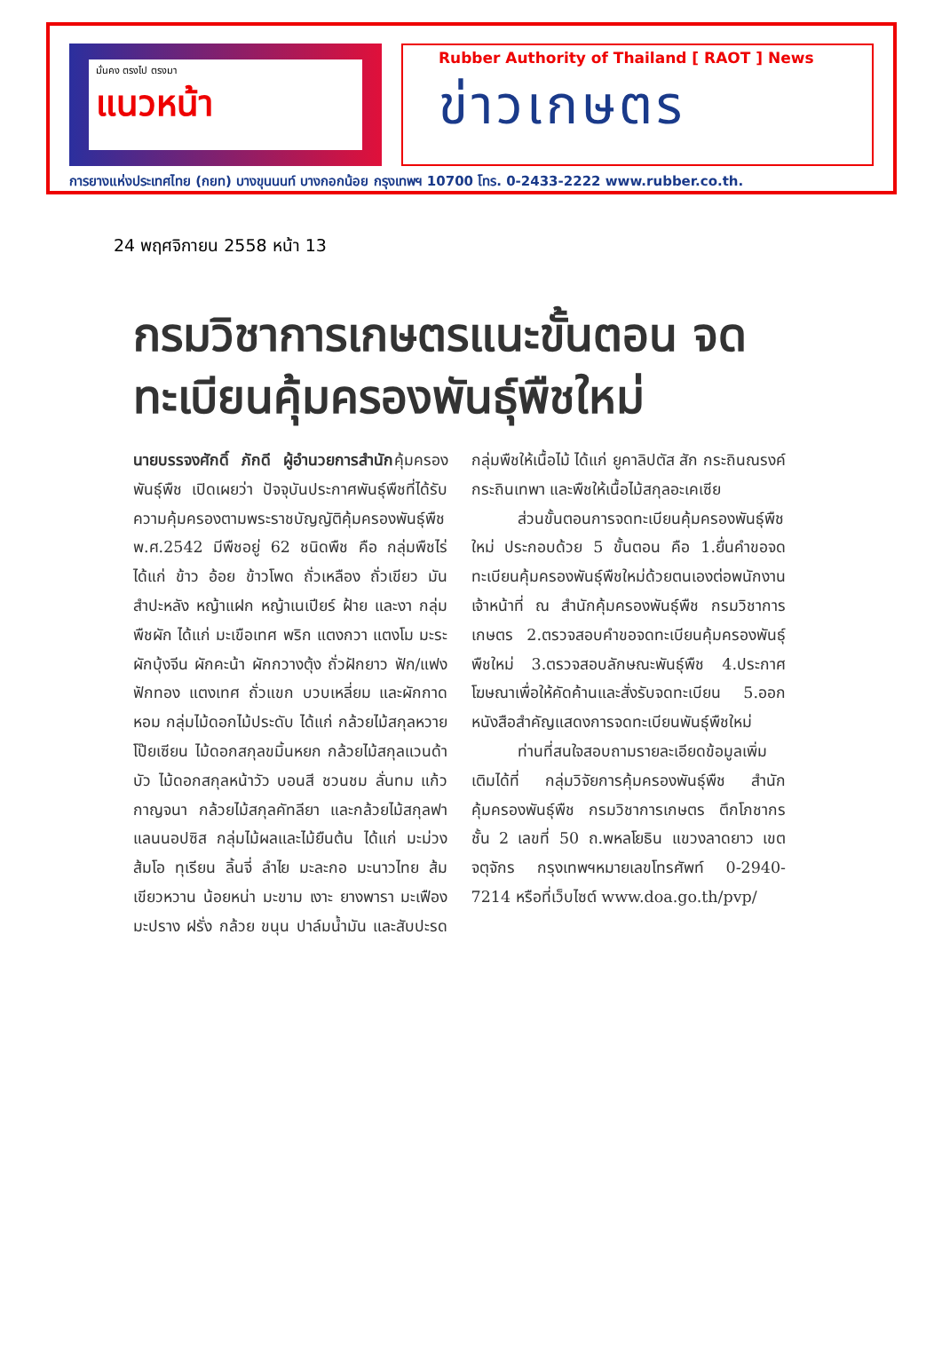มั่นคง ตรงไป ตรงมา
แนวหน้า
Rubber Authority of Thailand [ RAOT ] News
ข่าวเกษตร
การยางแห่งประเทศไทย (กยท) บางขุนนนท์ บางกอกน้อย กรุงเทพฯ 10700 โทร. 0-2433-2222 www.rubber.co.th.
24 พฤศจิกายน 2558 หน้า 13
กรมวิชาการเกษตรแนะขั้นตอน จดทะเบียนคุ้มครองพันธุ์พืชใหม่
นายบรรจงศักดิ์ ภักดี ผู้อำนวยการสำนักคุ้มครองพันธุ์พืช เปิดเผยว่า ปัจจุบันประกาศพันธุ์พืชที่ได้รับความคุ้มครองตามพระราชบัญญัติคุ้มครองพันธุ์พืช พ.ศ.2542 มีพืชอยู่ 62 ชนิดพืช คือ กลุ่มพืชไร่ ได้แก่ ข้าว อ้อย ข้าวโพด ถั่วเหลือง ถั่วเขียว มันสำปะหลัง หญ้าแฝก หญ้าเนเปียร์ ฝ้าย และงา กลุ่มพืชผัก ได้แก่ มะเขือเทศ พริก แตงกวา แตงโม มะระ ผักบุ้งจีน ผักคะน้า ผักกวางตุ้ง ถั่วฝักยาว ฟัก/แฟง ฟักทอง แตงเทศ ถั่วแขก บวบเหลี่ยม และผักกาดหอม กลุ่มไม้ดอกไม้ประดับ ได้แก่ กล้วยไม้สกุลหวาย โป๊ยเซียน ไม้ดอกสกุลขมิ้นหยก กล้วยไม้สกุลแวนด้า บัว ไม้ดอกสกุลหน้าวัว บอนสี ชวนชม ลั่นทม แก้วกาญจนา กล้วยไม้สกุลคัทลียา และกล้วยไม้สกุลฟาแลนนอปซิส กลุ่มไม้ผลและไม้ยืนต้น ได้แก่ มะม่วง ส้มโอ ทุเรียน ลิ้นจี่ ลำไย มะละกอ มะนาวไทย ส้มเขียวหวาน น้อยหน่า มะขาม เงาะ ยางพารา มะเฟือง มะปราง ฝรั่ง กล้วย ขนุน ปาล์มน้ำมัน และสับปะรด กลุ่มพืชให้เนื้อไม้ ได้แก่ ยูคาลิปตัส สัก กระถินณรงค์ กระถินเทพา และพืชให้เนื้อไม้สกุลอะเคเซีย
ส่วนขั้นตอนการจดทะเบียนคุ้มครองพันธุ์พืชใหม่ ประกอบด้วย 5 ขั้นตอน คือ 1.ยื่นคำขอจดทะเบียนคุ้มครองพันธุ์พืชใหม่ด้วยตนเองต่อพนักงานเจ้าหน้าที่ ณ สำนักคุ้มครองพันธุ์พืช กรมวิชาการเกษตร 2.ตรวจสอบคำขอจดทะเบียนคุ้มครองพันธุ์พืชใหม่ 3.ตรวจสอบลักษณะพันธุ์พืช 4.ประกาศโฆษณาเพื่อให้คัดค้านและสั่งรับจดทะเบียน 5.ออกหนังสือสำคัญแสดงการจดทะเบียนพันธุ์พืชใหม่
ท่านที่สนใจสอบถามรายละเอียดข้อมูลเพิ่มเติมได้ที่ กลุ่มวิจัยการคุ้มครองพันธุ์พืช สำนักคุ้มครองพันธุ์พืช กรมวิชาการเกษตร ตึกโภชากร ชั้น 2 เลขที่ 50 ถ.พหลโยธิน แขวงลาดยาว เขตจตุจักร กรุงเทพฯหมายเลขโทรศัพท์ 0-2940-7214 หรือที่เว็บไซต์ www.doa.go.th/pvp/